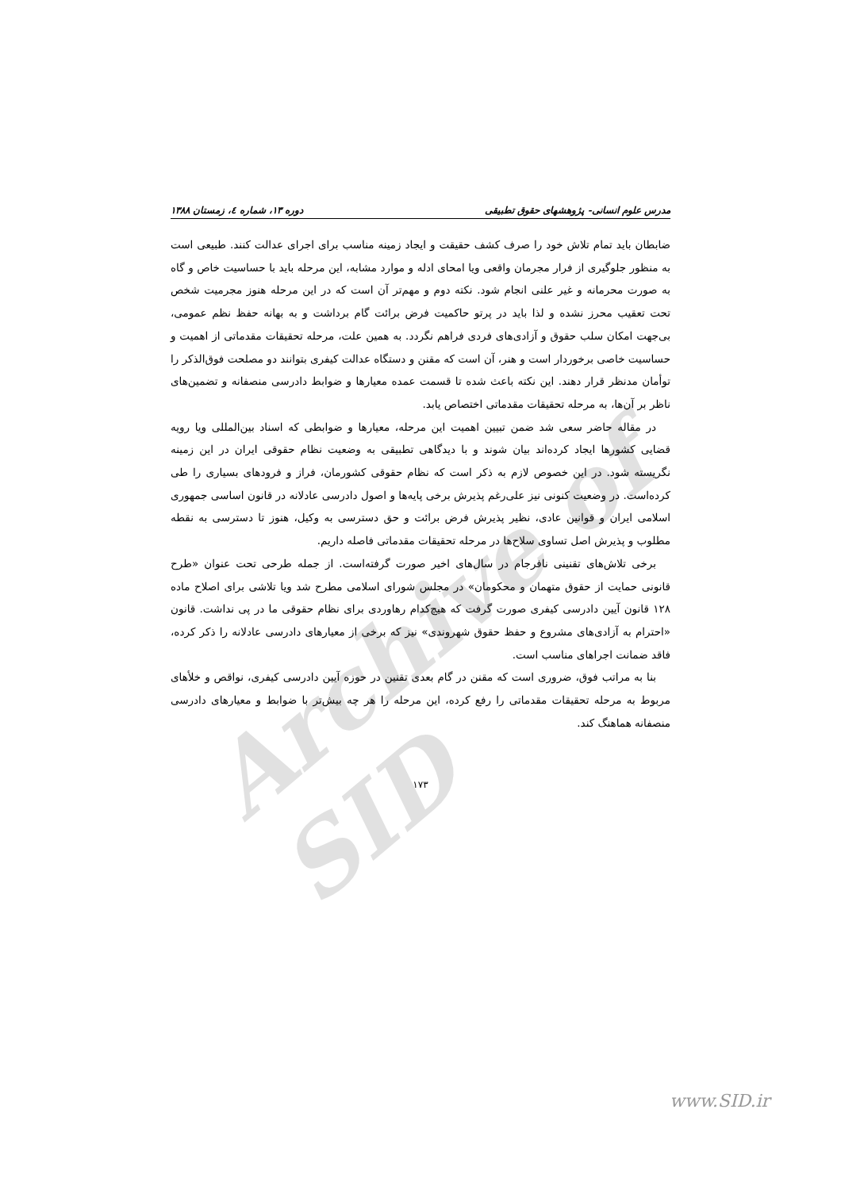Archive of SID
مدرس علوم انسانی- پژوهشهای حقوق تطبیقی دوره ۱۳، شماره ٤، زمستان ۱۳۸۸
ضابطان باید تمام تلاش خود را صرف کشف حقیقت و ایجاد زمینه مناسب برای اجرای عدالت کنند. طبیعی است به منظور جلوگیری از فرار مجرمان واقعی ویا امحای ادله و موارد مشابه، این مرحله باید با حساسیت خاص و گاه به صورت محرمانه و غیر علنی انجام شود. نکته دوم و مهم‌تر آن است که در این مرحله هنوز مجرمیت شخص تحت تعقیب محرز نشده و لذا باید در پرتو حاکمیت فرض برائت گام برداشت و به بهانه حفظ نظم عمومی، بی‌جهت امکان سلب حقوق و آزادی‌های فردی فراهم نگردد. به همین علت، مرحله تحقیقات مقدماتی از اهمیت و حساسیت خاصی برخوردار است و هنر، آن است که مقنن و دستگاه عدالت کیفری بتوانند دو مصلحت فوق‌الذکر را توأمان مدنظر قرار دهند. این نکته باعث شده تا قسمت عمده معیارها و ضوابط دادرسی منصفانه و تضمین‌های ناظر بر آن‌ها، به مرحله تحقیقات مقدماتی اختصاص یابد.
در مقاله حاضر سعی شد ضمن تبیین اهمیت این مرحله، معیارها و ضوابطی که اسناد بین‌المللی ویا رویه قضایی کشورها ایجاد کرده‌اند بیان شوند و با دیدگاهی تطبیقی به وضعیت نظام حقوقی ایران در این زمینه نگریسته شود. در این خصوص لازم به ذکر است که نظام حقوقی کشورمان، فراز و فرودهای بسیاری را طی کرده‌است. در وضعیت کنونی نیز علی‌رغم پذیرش برخی پایه‌ها و اصول دادرسی عادلانه در قانون اساسی جمهوری اسلامی ایران و قوانین عادی، نظیر پذیرش فرض برائت و حق دسترسی به وکیل، هنوز تا دسترسی به نقطه مطلوب و پذیرش اصل تساوی سلاح‌ها در مرحله تحقیقات مقدماتی فاصله داریم.
برخی تلاش‌های تقنینی نافرجام در سال‌های اخیر صورت گرفته‌است. از جمله طرحی تحت عنوان «طرح قانونی حمایت از حقوق متهمان و محکومان» در مجلس شورای اسلامی مطرح شد ویا تلاشی برای اصلاح ماده ۱۲۸ قانون آیین دادرسی کیفری صورت گرفت که هیچ‌کدام رهاوردی برای نظام حقوقی ما در پی نداشت. قانون «احترام به آزادی‌های مشروع و حفظ حقوق شهروندی» نیز که برخی از معیارهای دادرسی عادلانه را ذکر کرده، فاقد ضمانت اجراهای مناسب است.
بنا به مراتب فوق، ضروری است که مقنن در گام بعدی تقنین در حوزه آیین دادرسی کیفری، نواقص و خلأهای مربوط به مرحله تحقیقات مقدماتی را رفع کرده، این مرحله را هر چه بیش‌تر با ضوابط و معیارهای دادرسی منصفانه هماهنگ کند.
۱۷۳
www.SID.ir